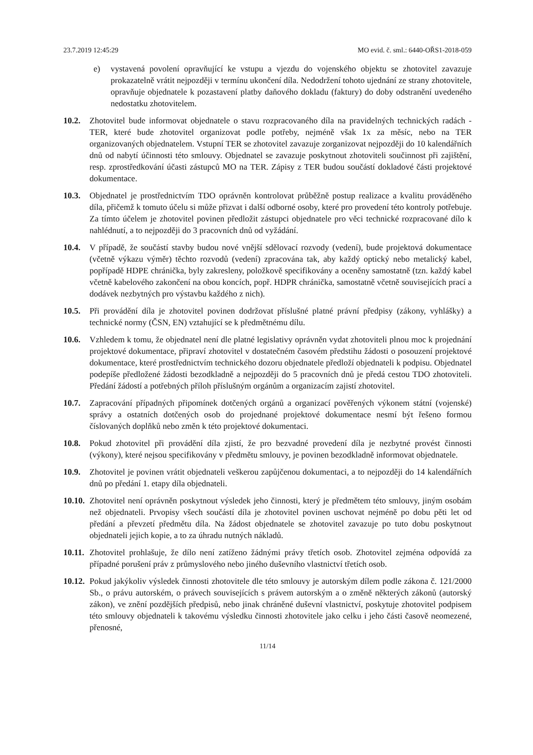23.7.2019 12:45:29 MO evid. č. sml.: 6440-OŘS1-2018-059
e) vystavená povolení opravňující ke vstupu a vjezdu do vojenského objektu se zhotovitel zavazuje prokazatelně vrátit nejpozději v termínu ukončení díla. Nedodržení tohoto ujednání ze strany zhotovitele, opravňuje objednatele k pozastavení platby daňového dokladu (faktury) do doby odstranění uvedeného nedostatku zhotovitelem.
10.2. Zhotovitel bude informovat objednatele o stavu rozpracovaného díla na pravidelných technických radách - TER, které bude zhotovitel organizovat podle potřeby, nejméně však 1x za měsíc, nebo na TER organizovaných objednatelem. Vstupní TER se zhotovitel zavazuje zorganizovat nejpozději do 10 kalendářních dnů od nabytí účinnosti této smlouvy. Objednatel se zavazuje poskytnout zhotoviteli součinnost při zajištění, resp. zprostředkování účasti zástupců MO na TER. Zápisy z TER budou součástí dokladové části projektové dokumentace.
10.3. Objednatel je prostřednictvím TDO oprávněn kontrolovat průběžně postup realizace a kvalitu prováděného díla, přičemž k tomuto účelu si může přizvat i další odborné osoby, které pro provedení této kontroly potřebuje. Za tímto účelem je zhotovitel povinen předložit zástupci objednatele pro věci technické rozpracované dílo k nahlédnutí, a to nejpozději do 3 pracovních dnů od vyžádání.
10.4. V případě, že součástí stavby budou nové vnější sdělovací rozvody (vedení), bude projektová dokumentace (včetně výkazu výměr) těchto rozvodů (vedení) zpracována tak, aby každý optický nebo metalický kabel, popřípadě HDPE chránička, byly zakresleny, položkově specifikovány a oceněny samostatně (tzn. každý kabel včetně kabelového zakončení na obou koncích, popř. HDPR chránička, samostatně včetně souvisejících prací a dodávek nezbytných pro výstavbu každého z nich).
10.5. Při provádění díla je zhotovitel povinen dodržovat příslušné platné právní předpisy (zákony, vyhlášky) a technické normy (ČSN, EN) vztahující se k předmětnému dílu.
10.6. Vzhledem k tomu, že objednatel není dle platné legislativy oprávněn vydat zhotoviteli plnou moc k projednání projektové dokumentace, připraví zhotovitel v dostatečném časovém předstihu žádosti o posouzení projektové dokumentace, které prostřednictvím technického dozoru objednatele předloží objednateli k podpisu. Objednatel podepíše předložené žádosti bezodkladně a nejpozději do 5 pracovních dnů je předá cestou TDO zhotoviteli. Předání žádostí a potřebných příloh příslušným orgánům a organizacím zajistí zhotovitel.
10.7. Zapracování případných připomínek dotčených orgánů a organizací pověřených výkonem státní (vojenské) správy a ostatních dotčených osob do projednané projektové dokumentace nesmí být řešeno formou číslovaných doplňků nebo změn k této projektové dokumentaci.
10.8. Pokud zhotovitel při provádění díla zjistí, že pro bezvadné provedení díla je nezbytné provést činnosti (výkony), které nejsou specifikovány v předmětu smlouvy, je povinen bezodkladně informovat objednatele.
10.9. Zhotovitel je povinen vrátit objednateli veškerou zapůjčenou dokumentaci, a to nejpozději do 14 kalendářních dnů po předání 1. etapy díla objednateli.
10.10.
Zhotovitel není oprávněn poskytnout výsledek jeho činnosti, který je předmětem této smlouvy, jiným osobám než objednateli. Prvopisy všech součástí díla je zhotovitel povinen uschovat nejméně po dobu pěti let od předání a převzetí předmětu díla. Na žádost objednatele se zhotovitel zavazuje po tuto dobu poskytnout objednateli jejich kopie, a to za úhradu nutných nákladů.
10.11.
Zhotovitel prohlašuje, že dílo není zatíženo žádnými právy třetích osob. Zhotovitel zejména odpovídá za případné porušení práv z průmyslového nebo jiného duševního vlastnictví třetích osob.
10.12.
Pokud jakýkoliv výsledek činnosti zhotovitele dle této smlouvy je autorským dílem podle zákona č. 121/2000 Sb., o právu autorském, o právech souvisejících s právem autorským a o změně některých zákonů (autorský zákon), ve znění pozdějších předpisů, nebo jinak chráněné duševní vlastnictví, poskytuje zhotovitel podpisem této smlouvy objednateli k takovému výsledku činnosti zhotovitele jako celku i jeho části časově neomezené, přenosné,
11/14